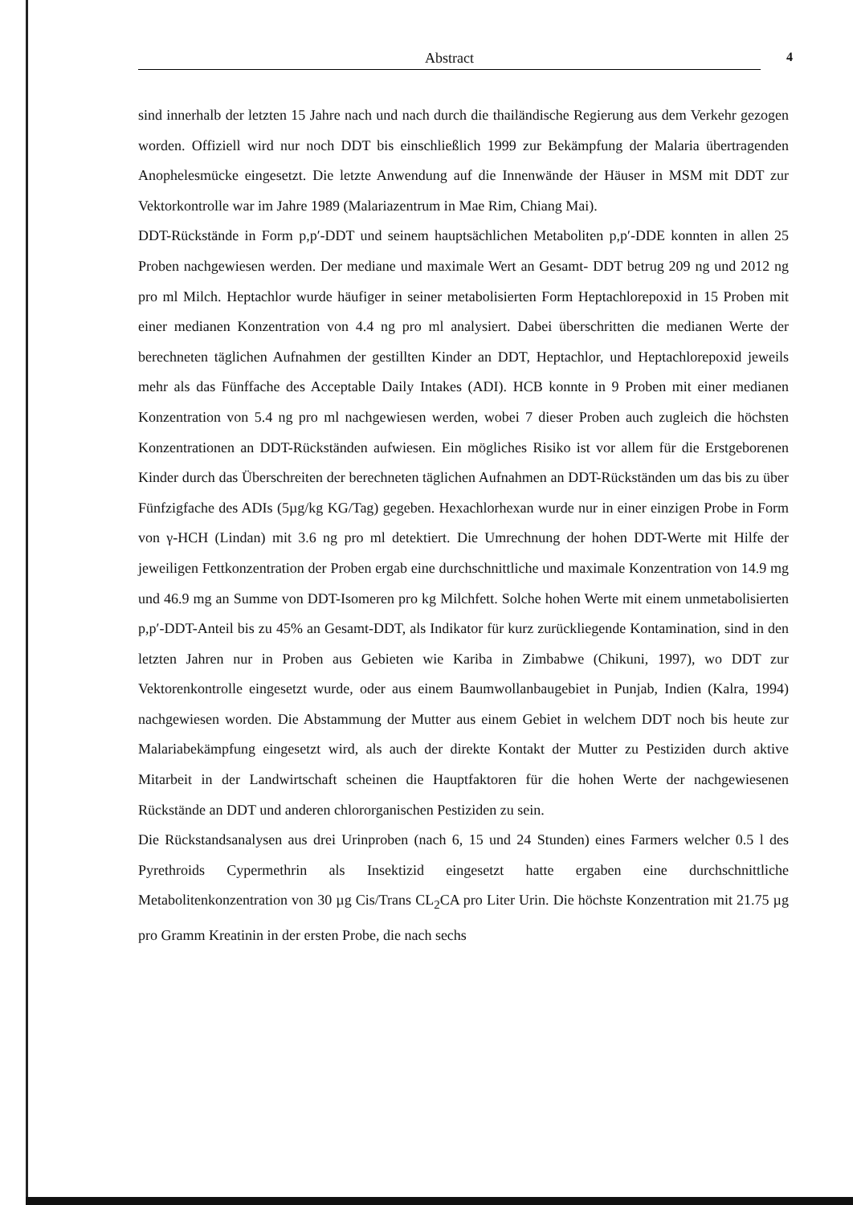Abstract 4
sind innerhalb der letzten 15 Jahre nach und nach durch die thailändische Regierung aus dem Verkehr gezogen worden. Offiziell wird nur noch DDT bis einschließlich 1999 zur Bekämpfung der Malaria übertragenden Anophelesmücke eingesetzt. Die letzte Anwendung auf die Innenwände der Häuser in MSM mit DDT zur Vektorkontrolle war im Jahre 1989 (Malariazentrum in Mae Rim, Chiang Mai).
DDT-Rückstände in Form p,p′-DDT und seinem hauptsächlichen Metaboliten p,p′-DDE konnten in allen 25 Proben nachgewiesen werden. Der mediane und maximale Wert an Gesamt- DDT betrug 209 ng und 2012 ng pro ml Milch. Heptachlor wurde häufiger in seiner metabolisierten Form Heptachlorepoxid in 15 Proben mit einer medianen Konzentration von 4.4 ng pro ml analysiert. Dabei überschritten die medianen Werte der berechneten täglichen Aufnahmen der gestillten Kinder an DDT, Heptachlor, und Heptachlorepoxid jeweils mehr als das Fünffache des Acceptable Daily Intakes (ADI). HCB konnte in 9 Proben mit einer medianen Konzentration von 5.4 ng pro ml nachgewiesen werden, wobei 7 dieser Proben auch zugleich die höchsten Konzentrationen an DDT-Rückständen aufwiesen. Ein mögliches Risiko ist vor allem für die Erstgeborenen Kinder durch das Überschreiten der berechneten täglichen Aufnahmen an DDT-Rückständen um das bis zu über Fünfzigfache des ADIs (5µg/kg KG/Tag) gegeben. Hexachlorhexan wurde nur in einer einzigen Probe in Form von γ-HCH (Lindan) mit 3.6 ng pro ml detektiert. Die Umrechnung der hohen DDT-Werte mit Hilfe der jeweiligen Fettkonzentration der Proben ergab eine durchschnittliche und maximale Konzentration von 14.9 mg und 46.9 mg an Summe von DDT-Isomeren pro kg Milchfett. Solche hohen Werte mit einem unmetabolisierten p,p′-DDT-Anteil bis zu 45% an Gesamt-DDT, als Indikator für kurz zurückliegende Kontamination, sind in den letzten Jahren nur in Proben aus Gebieten wie Kariba in Zimbabwe (Chikuni, 1997), wo DDT zur Vektorenkontrolle eingesetzt wurde, oder aus einem Baumwollanbaugebiet in Punjab, Indien (Kalra, 1994) nachgewiesen worden. Die Abstammung der Mutter aus einem Gebiet in welchem DDT noch bis heute zur Malariabekämpfung eingesetzt wird, als auch der direkte Kontakt der Mutter zu Pestiziden durch aktive Mitarbeit in der Landwirtschaft scheinen die Hauptfaktoren für die hohen Werte der nachgewiesenen Rückstände an DDT und anderen chlororganischen Pestiziden zu sein.
Die Rückstandsanalysen aus drei Urinproben (nach 6, 15 und 24 Stunden) eines Farmers welcher 0.5 l des Pyrethroids Cypermethrin als Insektizid eingesetzt hatte ergaben eine durchschnittliche Metabolitenkonzentration von 30 µg Cis/Trans CL<sub>2</sub>CA pro Liter Urin. Die höchste Konzentration mit 21.75 µg pro Gramm Kreatinin in der ersten Probe, die nach sechs